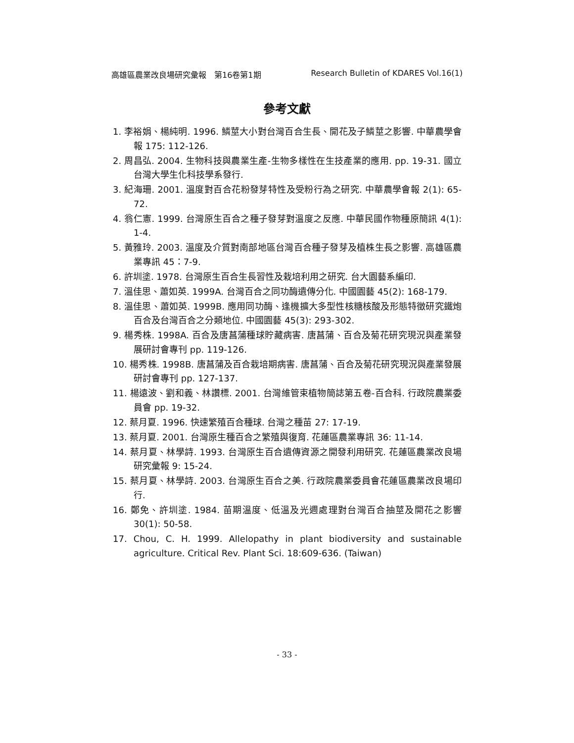高雄區農業改良場研究彙報　第16卷第1期 Research Bulletin of KDARES Vol.16(1)
參考文獻
1. 李裕娟、楊純明. 1996. 鱗莖大小對台灣百合生長、開花及子鱗莖之影響. 中華農學會報 175: 112-126.
2. 周昌弘. 2004. 生物科技與農業生產-生物多樣性在生技產業的應用. pp. 19-31. 國立台灣大學生化科技學系發行.
3. 紀海珊. 2001. 溫度對百合花粉發芽特性及受粉行為之研究. 中華農學會報 2(1): 65-72.
4. 翁仁憲. 1999. 台灣原生百合之種子發芽對溫度之反應. 中華民國作物種原簡訊 4(1): 1-4.
5. 黃雅玲. 2003. 溫度及介質對南部地區台灣百合種子發芽及植株生長之影響. 高雄區農業專訊 45：7-9.
6. 許圳塗. 1978. 台灣原生百合生長習性及栽培利用之研究. 台大園藝系編印.
7. 溫佳思、蕭如英. 1999A. 台灣百合之同功酶遺傳分化. 中國園藝 45(2): 168-179.
8. 溫佳思、蕭如英. 1999B. 應用同功酶、逢機擴大多型性核糖核酸及形態特徵研究鐵炮百合及台灣百合之分類地位. 中國園藝 45(3): 293-302.
9. 楊秀株. 1998A. 百合及唐菖蒲種球貯藏病害. 唐菖蒲、百合及菊花研究現況與產業發展研討會專刊 pp. 119-126.
10. 楊秀株. 1998B. 唐菖蒲及百合栽培期病害. 唐菖蒲、百合及菊花研究現況與產業發展研討會專刊 pp. 127-137.
11. 楊遠波、劉和義、林讚標. 2001. 台灣維管束植物簡誌第五卷-百合科. 行政院農業委員會 pp. 19-32.
12. 蔡月夏. 1996. 快速繁殖百合種球. 台灣之種苗 27: 17-19.
13. 蔡月夏. 2001. 台灣原生種百合之繁殖與復育. 花蓮區農業專訊 36: 11-14.
14. 蔡月夏、林學詩. 1993. 台灣原生百合遺傳資源之開發利用研究. 花蓮區農業改良場研究彙報 9: 15-24.
15. 蔡月夏、林學詩. 2003. 台灣原生百合之美. 行政院農業委員會花蓮區農業改良場印行.
16. 鄭免、許圳塗. 1984. 苗期溫度、低溫及光週處理對台灣百合抽莖及開花之影響 30(1): 50-58.
17. Chou, C. H. 1999. Allelopathy in plant biodiversity and sustainable agriculture. Critical Rev. Plant Sci. 18:609-636. (Taiwan)
- 33 -